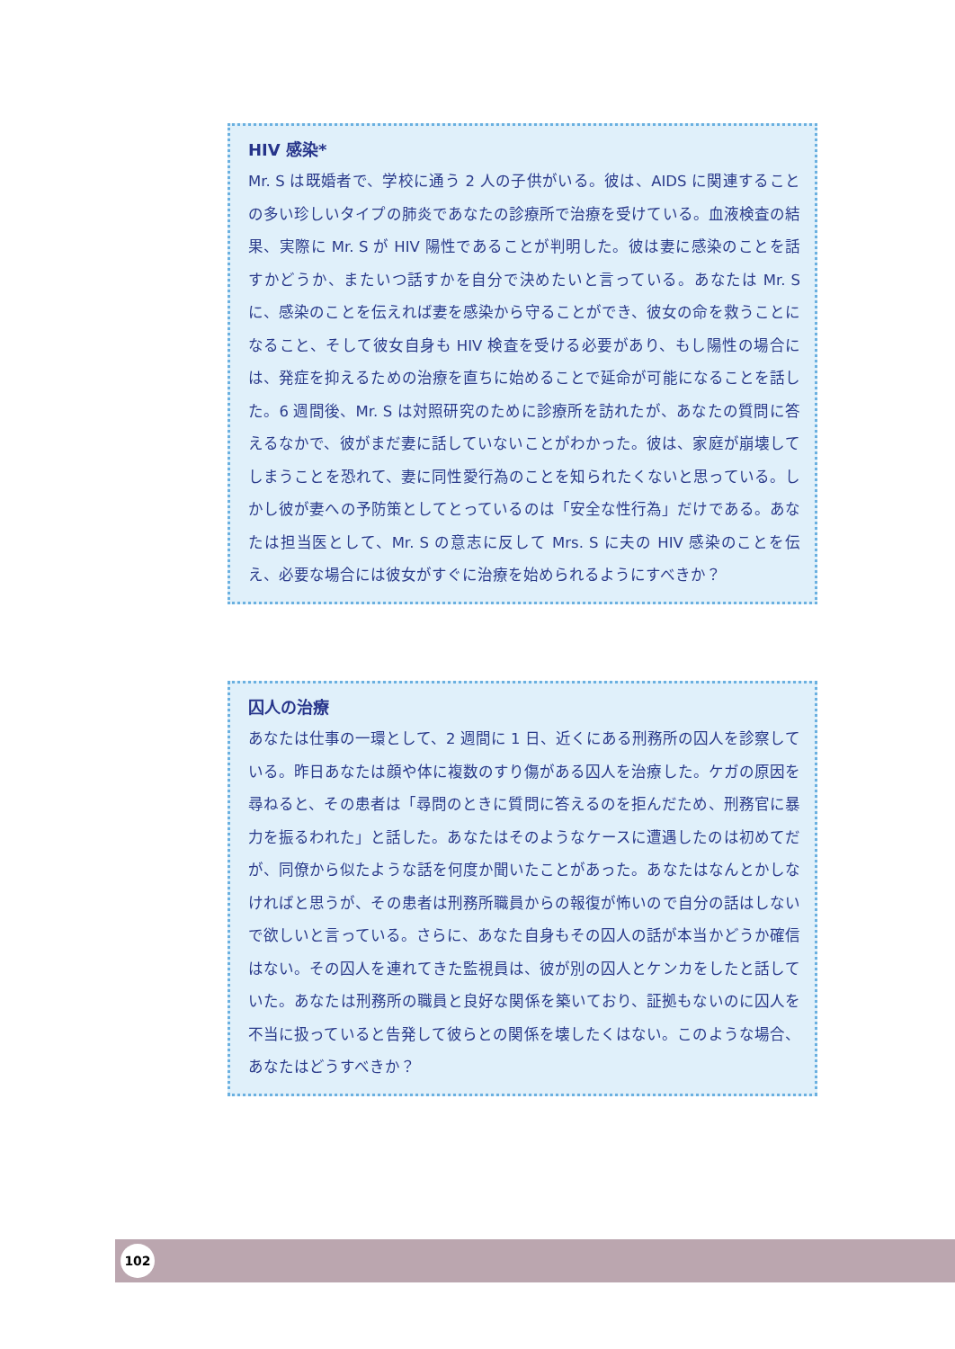HIV 感染*
Mr. S は既婚者で、学校に通う 2 人の子供がいる。彼は、AIDS に関連することの多い珍しいタイプの肺炎であなたの診療所で治療を受けている。血液検査の結果、実際に Mr. S が HIV 陽性であることが判明した。彼は妻に感染のことを話すかどうか、またいつ話すかを自分で決めたいと言っている。あなたは Mr. S に、感染のことを伝えれば妻を感染から守ることができ、彼女の命を救うことになること、そして彼女自身も HIV 検査を受ける必要があり、もし陽性の場合には、発症を抑えるための治療を直ちに始めることで延命が可能になることを話した。6 週間後、Mr. S は対照研究のために診療所を訪れたが、あなたの質問に答えるなかで、彼がまだ妻に話していないことがわかった。彼は、家庭が崩壊してしまうことを恐れて、妻に同性愛行為のことを知られたくないと思っている。しかし彼が妻への予防策としてとっているのは「安全な性行為」だけである。あなたは担当医として、Mr. S の意志に反して Mrs. S に夫の HIV 感染のことを伝え、必要な場合には彼女がすぐに治療を始められるようにすべきか？
囚人の治療
あなたは仕事の一環として、2 週間に 1 日、近くにある刑務所の囚人を診察している。昨日あなたは顔や体に複数のすり傷がある囚人を治療した。ケガの原因を尋ねると、その患者は「尋問のときに質問に答えるのを拒んだため、刑務官に暴力を振るわれた」と話した。あなたはそのようなケースに遭遇したのは初めてだが、同僚から似たような話を何度か聞いたことがあった。あなたはなんとかしなければと思うが、その患者は刑務所職員からの報復が怖いので自分の話はしないで欲しいと言っている。さらに、あなた自身もその囚人の話が本当かどうか確信はない。その囚人を連れてきた監視員は、彼が別の囚人とケンカをしたと話していた。あなたは刑務所の職員と良好な関係を築いており、証拠もないのに囚人を不当に扱っていると告発して彼らとの関係を壊したくはない。このような場合、あなたはどうすべきか？
102